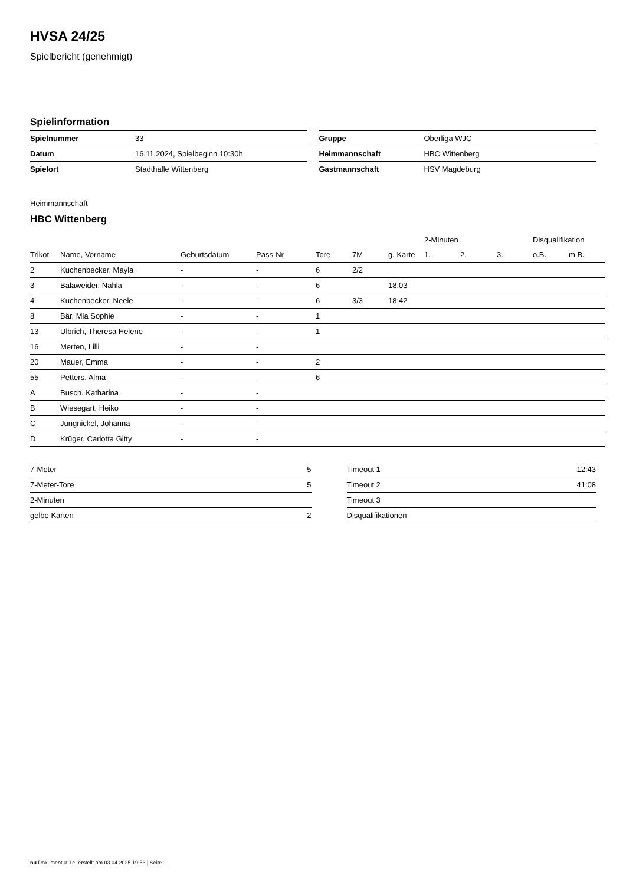HVSA 24/25
Spielbericht (genehmigt)
Spielinformation
| Spielnummer | 33 |
| Datum | 16.11.2024, Spielbeginn 10:30h |
| Spielort | Stadthalle Wittenberg |
| Gruppe | Oberliga WJC |
| Heimmannschaft | HBC Wittenberg |
| Gastmannschaft | HSV Magdeburg |
Heimmannschaft
HBC Wittenberg
| | | | | | | | 2-Minuten | | | Disqualifikation | |
| --- | --- | --- | --- | --- | --- | --- | --- | --- | --- | --- | --- |
| Trikot | Name, Vorname | Geburtsdatum | Pass-Nr | Tore | 7M | g. Karte | 1. | 2. | 3. | o.B. | m.B. |
| 2 | Kuchenbecker, Mayla | - | - | 6 | 2/2 | | | | | | |
| 3 | Balaweider, Nahla | - | - | 6 | | 18:03 | | | | | |
| 4 | Kuchenbecker, Neele | - | - | 6 | 3/3 | 18:42 | | | | | |
| 8 | Bär, Mia Sophie | - | - | 1 | | | | | | | |
| 13 | Ulbrich, Theresa Helene | - | - | 1 | | | | | | | |
| 16 | Merten, Lilli | - | - | | | | | | | | |
| 20 | Mauer, Emma | - | - | 2 | | | | | | | |
| 55 | Petters, Alma | - | - | 6 | | | | | | | |
| A | Busch, Katharina | - | - | | | | | | | | |
| B | Wiesegart, Heiko | - | - | | | | | | | | |
| C | Jungnickel, Johanna | - | - | | | | | | | | |
| D | Krüger, Carlotta Gitty | - | - | | | | | | | | |
| 7-Meter | 5 |
| 7-Meter-Tore | 5 |
| 2-Minuten | |
| gelbe Karten | 2 |
| Timeout 1 | 12:43 |
| Timeout 2 | 41:08 |
| Timeout 3 | |
| Disqualifikationen | |
nu.Dokument 011e, erstellt am 03.04.2025 19:53 | Seite 1